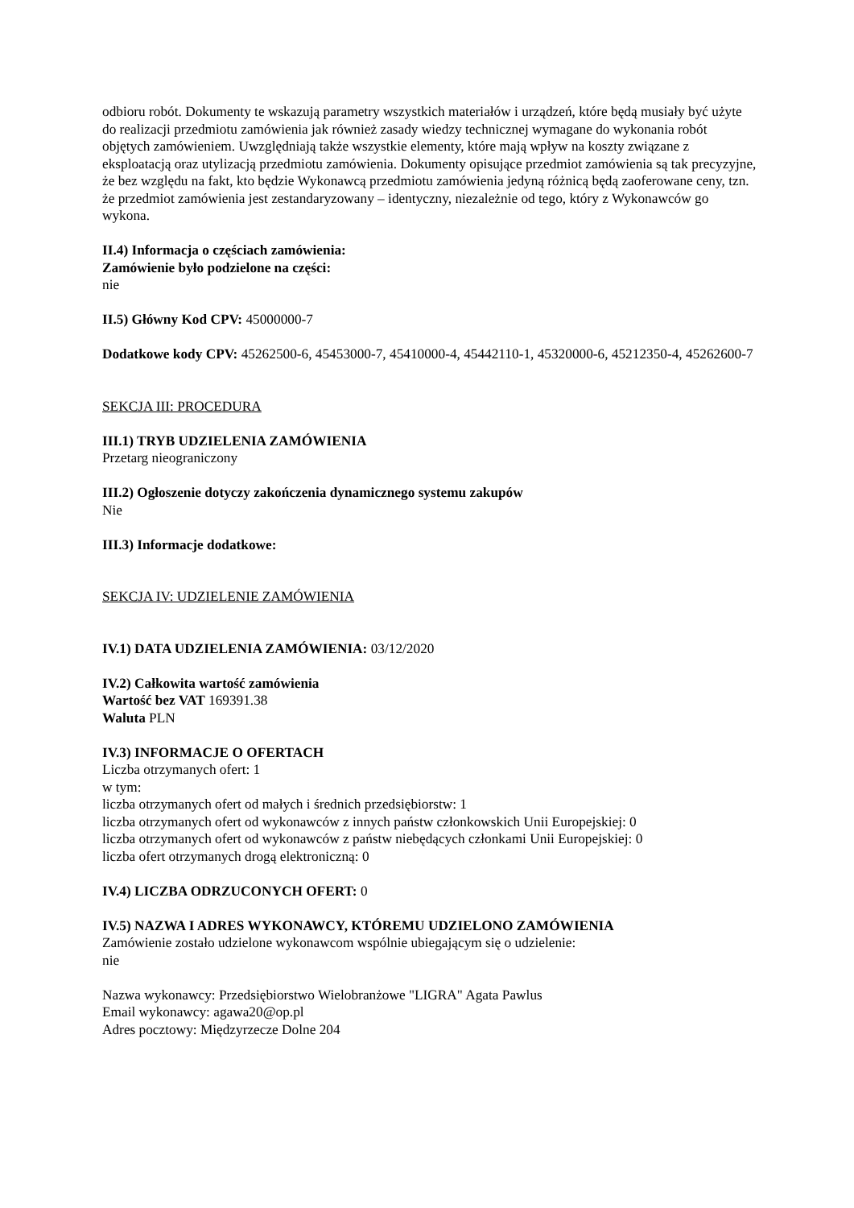odbioru robót. Dokumenty te wskazują parametry wszystkich materiałów i urządzeń, które będą musiały być użyte do realizacji przedmiotu zamówienia jak również zasady wiedzy technicznej wymagane do wykonania robót objętych zamówieniem. Uwzględniają także wszystkie elementy, które mają wpływ na koszty związane z eksploatacją oraz utylizacją przedmiotu zamówienia. Dokumenty opisujące przedmiot zamówienia są tak precyzyjne, że bez względu na fakt, kto będzie Wykonawcą przedmiotu zamówienia jedyną różnicą będą zaoferowane ceny, tzn. że przedmiot zamówienia jest zestandaryzowany – identyczny, niezależnie od tego, który z Wykonawców go wykona.
II.4) Informacja o częściach zamówienia:
Zamówienie było podzielone na części:
nie
II.5) Główny Kod CPV: 45000000-7
Dodatkowe kody CPV: 45262500-6, 45453000-7, 45410000-4, 45442110-1, 45320000-6, 45212350-4, 45262600-7
SEKCJA III: PROCEDURA
III.1) TRYB UDZIELENIA ZAMÓWIENIA
Przetarg nieograniczony
III.2) Ogłoszenie dotyczy zakończenia dynamicznego systemu zakupów
Nie
III.3) Informacje dodatkowe:
SEKCJA IV: UDZIELENIE ZAMÓWIENIA
IV.1) DATA UDZIELENIA ZAMÓWIENIA: 03/12/2020
IV.2) Całkowita wartość zamówienia
Wartość bez VAT 169391.38
Waluta PLN
IV.3) INFORMACJE O OFERTACH
Liczba otrzymanych ofert: 1
w tym:
liczba otrzymanych ofert od małych i średnich przedsiębiorstw: 1
liczba otrzymanych ofert od wykonawców z innych państw członkowskich Unii Europejskiej: 0
liczba otrzymanych ofert od wykonawców z państw niebędących członkami Unii Europejskiej: 0
liczba ofert otrzymanych drogą elektroniczną: 0
IV.4) LICZBA ODRZUCONYCH OFERT: 0
IV.5) NAZWA I ADRES WYKONAWCY, KTÓREMU UDZIELONO ZAMÓWIENIA
Zamówienie zostało udzielone wykonawcom wspólnie ubiegającym się o udzielenie:
nie
Nazwa wykonawcy: Przedsiębiorstwo Wielobranżowe "LIGRA" Agata Pawlus
Email wykonawcy: agawa20@op.pl
Adres pocztowy: Międzyrzecze Dolne 204